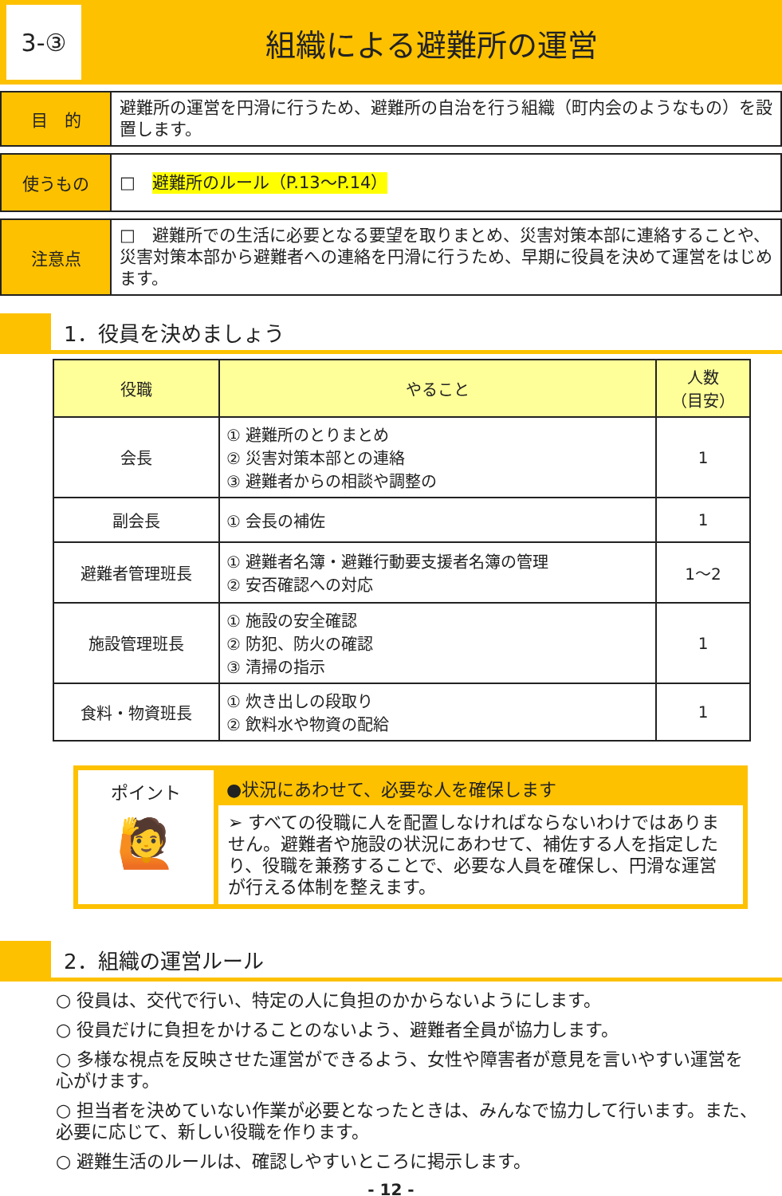3-③
組織による避難所の運営
目　的
避難所の運営を円滑に行うため、避難所の自治を行う組織（町内会のようなもの）を設置します。
使うもの
□　避難所のルール（P.13～P.14）
注意点
□　避難所での生活に必要となる要望を取りまとめ、災害対策本部に連絡することや、災害対策本部から避難者への連絡を円滑に行うため、早期に役員を決めて運営をはじめます。
1．役員を決めましょう
| 役職 | やること | 人数 （目安） |
| --- | --- | --- |
| 会長 | ① 避難所のとりまとめ ② 災害対策本部との連絡 ③ 避難者からの相談や調整の | 1 |
| 副会長 | ① 会長の補佐 | 1 |
| 避難者管理班長 | ① 避難者名簿・避難行動要支援者名簿の管理 ② 安否確認への対応 | 1～2 |
| 施設管理班長 | ① 施設の安全確認 ② 防犯、防火の確認 ③ 清掃の指示 | 1 |
| 食料・物資班長 | ① 炊き出しの段取り ② 飲料水や物資の配給 | 1 |
ポイント
🙋
●状況にあわせて、必要な人を確保します
➢ すべての役職に人を配置しなければならないわけではありません。避難者や施設の状況にあわせて、補佐する人を指定したり、役職を兼務することで、必要な人員を確保し、円滑な運営が行える体制を整えます。
2．組織の運営ルール
○ 役員は、交代で行い、特定の人に負担のかからないようにします。
○ 役員だけに負担をかけることのないよう、避難者全員が協力します。
○ 多様な視点を反映させた運営ができるよう、女性や障害者が意見を言いやすい運営を心がけます。
○ 担当者を決めていない作業が必要となったときは、みんなで協力して行います。また、必要に応じて、新しい役職を作ります。
○ 避難生活のルールは、確認しやすいところに掲示します。
- 12 -